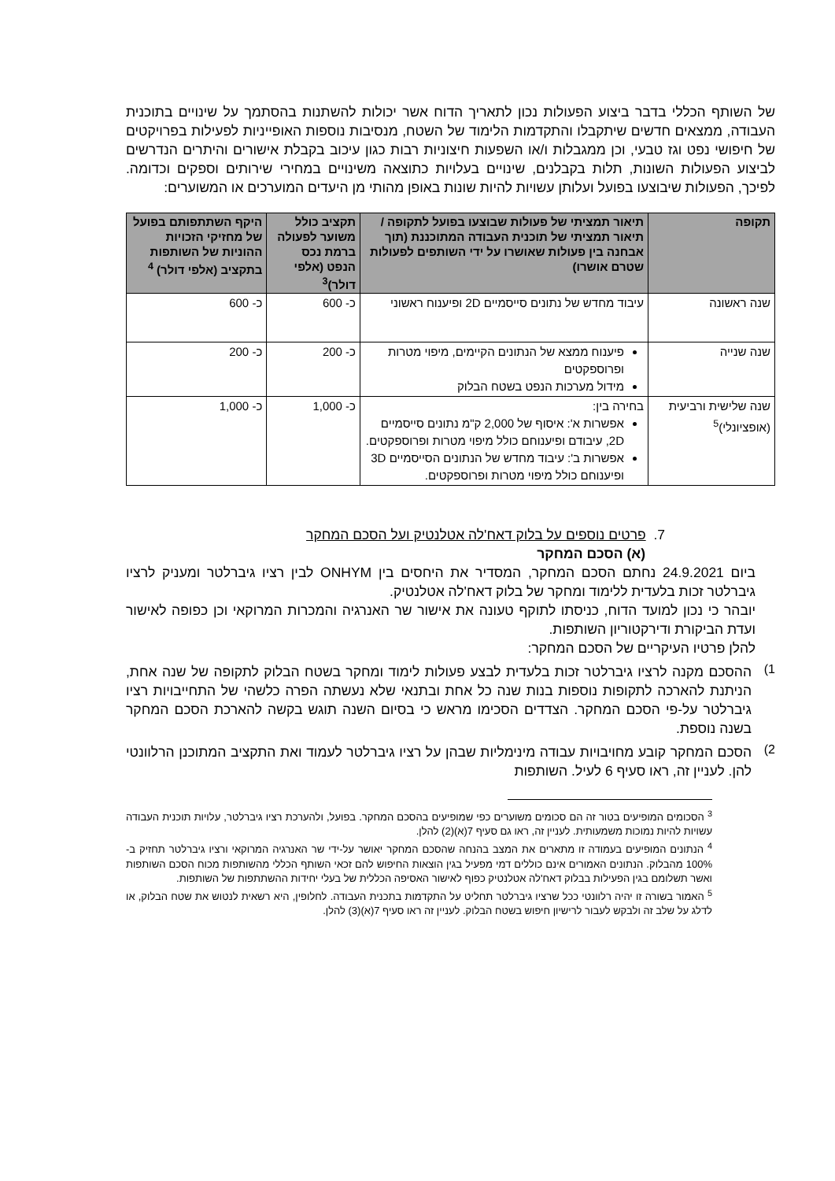של השותף הכללי בדבר ביצוע הפעולות נכון לתאריך הדוח אשר יכולות להשתנות בהסתמך על שינויים בתוכנית העבודה, ממצאים חדשים שיתקבלו והתקדמות הלימוד של השטח, מנסיבות נוספות האופייניות לפעילות בפרויקטים של חיפושי נפט וגז טבעי, וכן ממגבלות ו/או השפעות חיצוניות רבות כגון עיכוב בקבלת אישורים והיתרים הנדרשים לביצוע הפעולות השונות, תלות בקבלנים, שינויים בעלויות כתוצאה משינויים במחירי שירותים וספקים וכדומה. לפיכך, הפעולות שיבוצעו בפועל ועלותן עשויות להיות שונות באופן מהותי מן היעדים המוערכים או המשוערים:
| תקופה | תיאור תמציתי של פעולות שבוצעו בפועל לתקופה / תיאור תמציתי של תוכנית העבודה המתוכננת (תוך אבחנה בין פעולות שאושרו על ידי השותפים לפעולות שטרם אושרו) | תקציב כולל משוער לפעולה ברמת נכס הנפט (אלפי דולר)<sup>3</sup> | היקף השתתפותם בפועל של מחזיקי הזכויות ההוניות של השותפות בתקציב (אלפי דולר) <sup>4</sup> |
| --- | --- | --- | --- |
| שנה ראשונה | עיבוד מחדש של נתונים סייסמיים 2D ופיענוח ראשוני | כ- 600 | כ- 600 |
| שנה שנייה | פיענוח ממצא של הנתונים הקיימים, מיפוי מטרות ופרוספקטים מידול מערכות הנפט בשטח הבלוק | כ- 200 | כ- 200 |
| שנה שלישית ורביעית (אופציונלי)<sup>5</sup> | בחירה בין: אפשרות א': איסוף של 2,000 ק"מ נתונים סייסמיים 2D, עיבודם ופיענוחם כולל מיפוי מטרות ופרוספקטים. אפשרות ב': עיבוד מחדש של הנתונים הסייסמיים 3D ופיענוחם כולל מיפוי מטרות ופרוספקטים. | כ- 1,000 | כ- 1,000 |
7. פרטים נוספים על בלוק דאח'לה אטלנטיק ועל הסכם המחקר
(א) הסכם המחקר
ביום 24.9.2021 נחתם הסכם המחקר, המסדיר את היחסים בין ONHYM לבין רציו גיברלטר ומעניק לרציו גיברלטר זכות בלעדית ללימוד ומחקר של בלוק דאח'לה אטלנטיק.
יובהר כי נכון למועד הדוח, כניסתו לתוקף טעונה את אישור שר האנרגיה והמכרות המרוקאי וכן כפופה לאישור ועדת הביקורת ודירקטוריון השותפות.
להלן פרטיו העיקריים של הסכם המחקר:
1)
ההסכם מקנה לרציו גיברלטר זכות בלעדית לבצע פעולות לימוד ומחקר בשטח הבלוק לתקופה של שנה אחת, הניתנת להארכה לתקופות נוספות בנות שנה כל אחת ובתנאי שלא נעשתה הפרה כלשהי של התחייבויות רציו גיברלטר על-פי הסכם המחקר. הצדדים הסכימו מראש כי בסיום השנה תוגש בקשה להארכת הסכם המחקר בשנה נוספת.
2)
הסכם המחקר קובע מחויבויות עבודה מינימליות שבהן על רציו גיברלטר לעמוד ואת התקציב המתוכנן הרלוונטי להן. לעניין זה, ראו סעיף 6 לעיל. השותפות
<sup>3</sup> הסכומים המופיעים בטור זה הם סכומים משוערים כפי שמופיעים בהסכם המחקר. בפועל, ולהערכת רציו גיברלטר, עלויות תוכנית העבודה עשויות להיות נמוכות משמעותית. לעניין זה, ראו גם סעיף 7(א)(2) להלן.
<sup>4</sup> הנתונים המופיעים בעמודה זו מתארים את המצב בהנחה שהסכם המחקר יאושר על-ידי שר האנרגיה המרוקאי ורציו גיברלטר תחזיק ב- 100% מהבלוק. הנתונים האמורים אינם כוללים דמי מפעיל בגין הוצאות החיפוש להם זכאי השותף הכללי מהשותפות מכוח הסכם השותפות ואשר תשלומם בגין הפעילות בבלוק דאח'לה אטלנטיק כפוף לאישור האסיפה הכללית של בעלי יחידות ההשתתפות של השותפות.
<sup>5</sup> האמור בשורה זו יהיה רלוונטי ככל שרציו גיברלטר תחליט על התקדמות בתכנית העבודה. לחלופין, היא רשאית לנטוש את שטח הבלוק, או לדלג על שלב זה ולבקש לעבור לרישיון חיפוש בשטח הבלוק. לעניין זה ראו סעיף 7(א)(3) להלן.